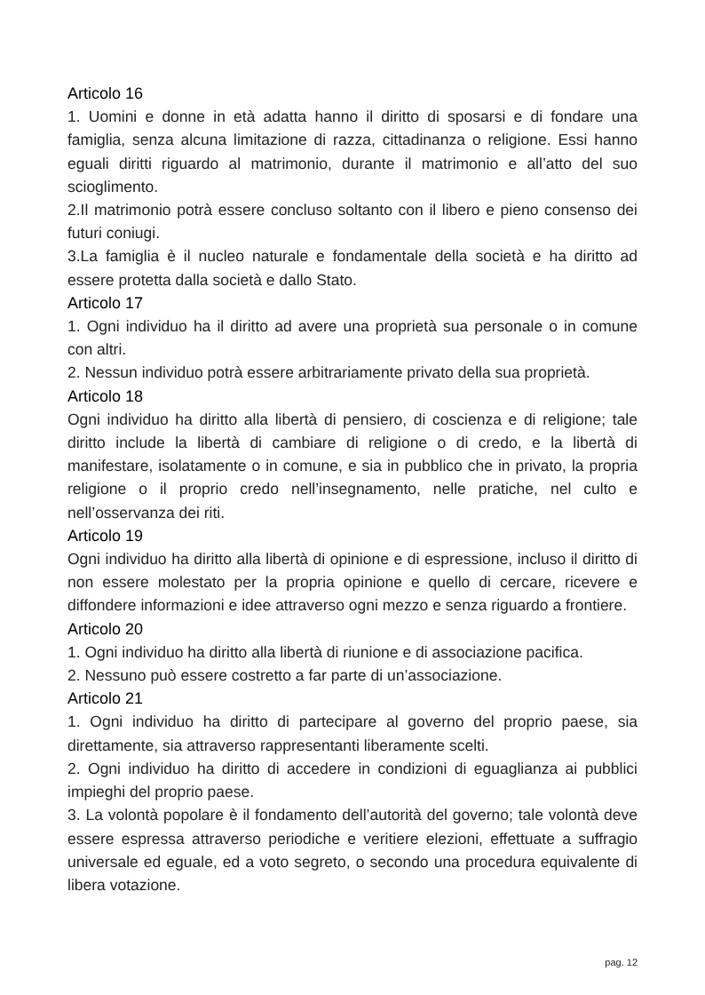Articolo 16
1. Uomini e donne in età adatta hanno il diritto di sposarsi e di fondare una famiglia, senza alcuna limitazione di razza, cittadinanza o religione. Essi hanno eguali diritti riguardo al matrimonio, durante il matrimonio e all’atto del suo scioglimento.
2.Il matrimonio potrà essere concluso soltanto con il libero e pieno consenso dei futuri coniugi.
3.La famiglia è il nucleo naturale e fondamentale della società e ha diritto ad essere protetta dalla società e dallo Stato.
Articolo 17
1. Ogni individuo ha il diritto ad avere una proprietà sua personale o in comune con altri.
2. Nessun individuo potrà essere arbitrariamente privato della sua proprietà.
Articolo 18
Ogni individuo ha diritto alla libertà di pensiero, di coscienza e di religione; tale diritto include la libertà di cambiare di religione o di credo, e la libertà di manifestare, isolatamente o in comune, e sia in pubblico che in privato, la propria religione o il proprio credo nell’insegnamento, nelle pratiche, nel culto e nell’osservanza dei riti.
Articolo 19
Ogni individuo ha diritto alla libertà di opinione e di espressione, incluso il diritto di non essere molestato per la propria opinione e quello di cercare, ricevere e diffondere informazioni e idee attraverso ogni mezzo e senza riguardo a frontiere.
Articolo 20
1. Ogni individuo ha diritto alla libertà di riunione e di associazione pacifica.
2. Nessuno può essere costretto a far parte di un’associazione.
Articolo 21
1. Ogni individuo ha diritto di partecipare al governo del proprio paese, sia direttamente, sia attraverso rappresentanti liberamente scelti.
2. Ogni individuo ha diritto di accedere in condizioni di eguaglianza ai pubblici impieghi del proprio paese.
3. La volontà popolare è il fondamento dell’autorità del governo; tale volontà deve essere espressa attraverso periodiche e veritiere elezioni, effettuate a suffragio universale ed eguale, ed a voto segreto, o secondo una procedura equivalente di libera votazione.
pag. 12